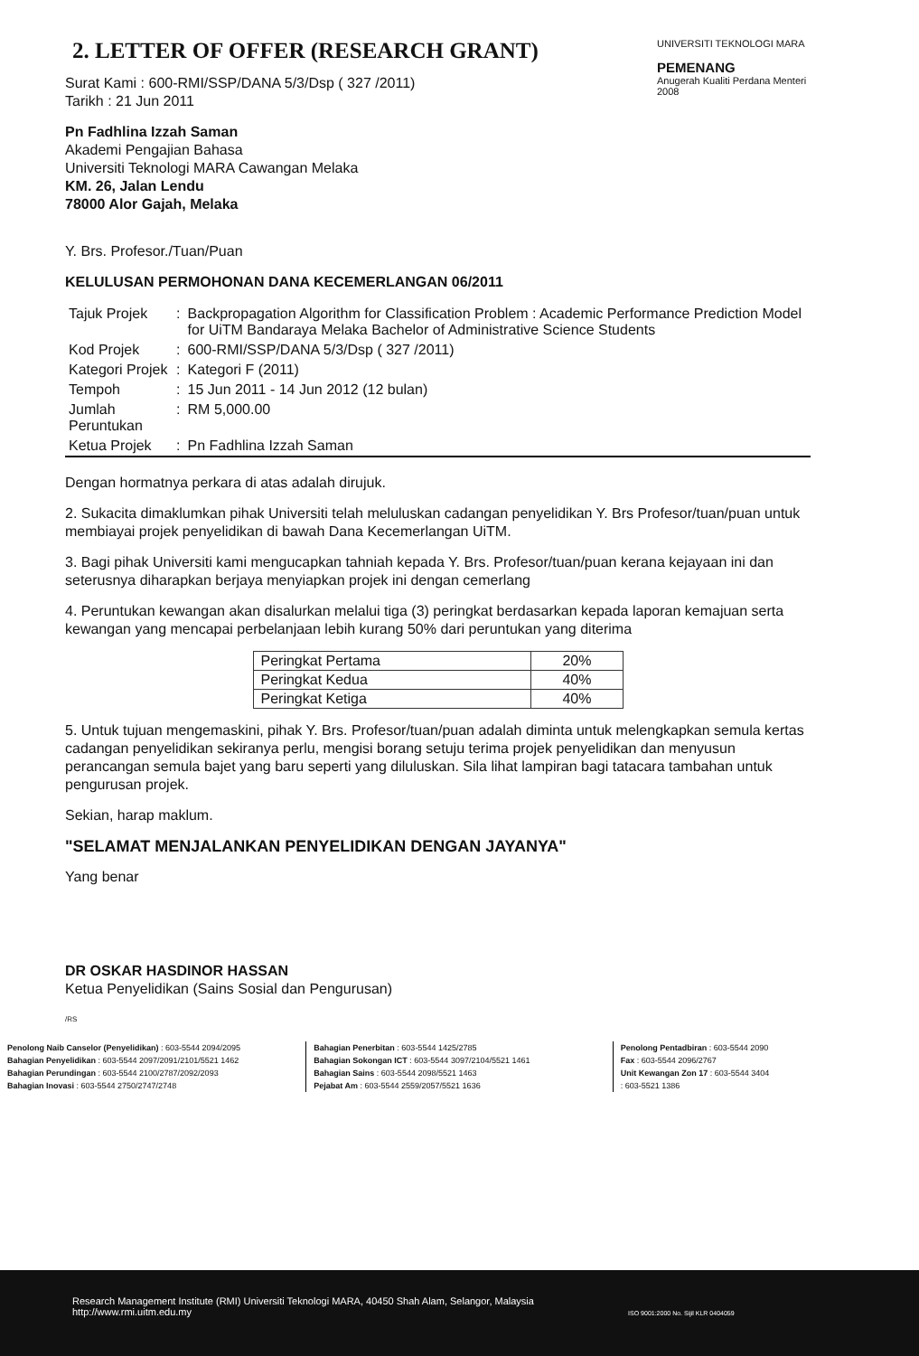2. LETTER OF OFFER (RESEARCH GRANT)
Surat Kami : 600-RMI/SSP/DANA 5/3/Dsp ( 327 /2011)
Tarikh : 21 Jun 2011
UNIVERSITI TEKNOLOGI MARA
PEMENANG
Anugerah Kualiti Perdana Menteri 2008
Pn Fadhlina Izzah Saman
Akademi Pengajian Bahasa
Universiti Teknologi MARA Cawangan Melaka
KM. 26, Jalan Lendu
78000 Alor Gajah, Melaka
Y. Brs. Profesor./Tuan/Puan
KELULUSAN PERMOHONAN DANA KECEMERLANGAN 06/2011
| Tajuk Projek | : | Backpropagation Algorithm for Classification Problem : Academic Performance Prediction Model for UiTM Bandaraya Melaka Bachelor of Administrative Science Students |
| Kod Projek | : | 600-RMI/SSP/DANA 5/3/Dsp ( 327 /2011) |
| Kategori Projek | : | Kategori F (2011) |
| Tempoh | : | 15 Jun 2011 - 14 Jun 2012 (12 bulan) |
| Jumlah Peruntukan | : | RM 5,000.00 |
| Ketua Projek | : | Pn Fadhlina Izzah Saman |
Dengan hormatnya perkara di atas adalah dirujuk.
2. Sukacita dimaklumkan pihak Universiti telah meluluskan cadangan penyelidikan Y. Brs Profesor/tuan/puan untuk membiayai projek penyelidikan di bawah Dana Kecemerlangan UiTM.
3. Bagi pihak Universiti kami mengucapkan tahniah kepada Y. Brs. Profesor/tuan/puan kerana kejayaan ini dan seterusnya diharapkan berjaya menyiapkan projek ini dengan cemerlang
4. Peruntukan kewangan akan disalurkan melalui tiga (3) peringkat berdasarkan kepada laporan kemajuan serta kewangan yang mencapai perbelanjaan lebih kurang 50% dari peruntukan yang diterima
| Peringkat Pertama | 20% |
| Peringkat Kedua | 40% |
| Peringkat Ketiga | 40% |
5. Untuk tujuan mengemaskini, pihak Y. Brs. Profesor/tuan/puan adalah diminta untuk melengkapkan semula kertas cadangan penyelidikan sekiranya perlu, mengisi borang setuju terima projek penyelidikan dan menyusun perancangan semula bajet yang baru seperti yang diluluskan. Sila lihat lampiran bagi tatacara tambahan untuk pengurusan projek.
Sekian, harap maklum.
"SELAMAT MENJALANKAN PENYELIDIKAN DENGAN JAYANYA"
Yang benar
DR OSKAR HASDINOR HASSAN
Ketua Penyelidikan (Sains Sosial dan Pengurusan)
/RS
Penolong Naib Canselor (Penyelidikan) : 603-5544 2094/2095
Bahagian Penyelidikan : 603-5544 2097/2091/2101/5521 1462
Bahagian Perundingan : 603-5544 2100/2787/2092/2093
Bahagian Inovasi : 603-5544 2750/2747/2748
Bahagian Penerbitan : 603-5544 1425/2785
Bahagian Sokongan ICT : 603-5544 3097/2104/5521 1461
Bahagian Sains : 603-5544 2098/5521 1463
Pejabat Am : 603-5544 2559/2057/5521 1636
Penolong Pentadbiran : 603-5544 2090
Fax : 603-5544 2096/2767
Unit Kewangan Zon 17 : 603-5544 3404
: 603-5521 1386
Research Management Institute (RMI) Universiti Teknologi MARA, 40450 Shah Alam, Selangor, Malaysia
http://www.rmi.uitm.edu.my ISO 9001:2000 No. Sijil KLR 0404059